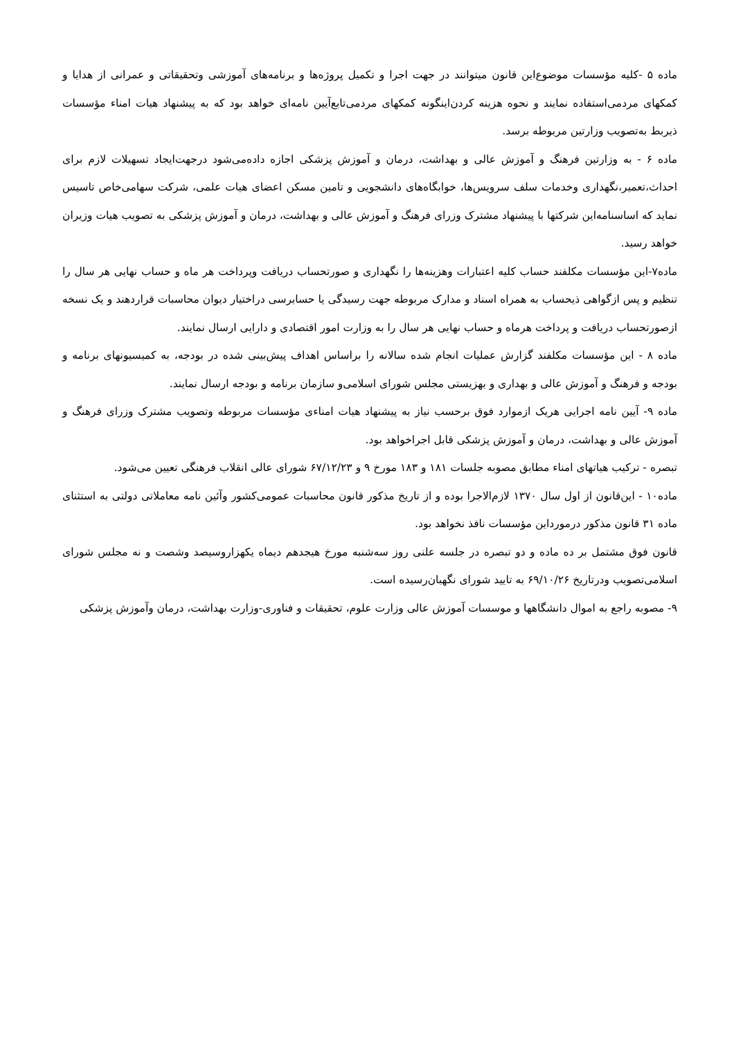ماده ۵ -کلیه مؤسسات موضوع‌این قانون میتوانند در جهت اجرا و تکمیل پروژه‌ها و برنامه‌های آموزشی وتحقیقاتی و عمرانی از هدایا و کمکهای مردمی‌استفاده نمایند و نحوه هزینه کردن‌اینگونه کمکهای مردمی‌تابع‌آیین نامه‌ای خواهد بود که به پیشنهاد هیات امناء مؤسسات ذیربط به‌تصویب وزارتین مربوطه برسد.
ماده ۶ - به وزارتین فرهنگ و آموزش عالی و بهداشت، درمان و آموزش پزشکی اجازه داده‌می‌شود درجهت‌ایجاد تسهیلات لازم برای احداث،تعمیر،نگهداری وخدمات سلف سرویس‌ها، خوابگاه‌های دانشجویی و تامین مسکن اعضای هیات علمی، شرکت سهامی‌خاص تاسیس نماید که اساسنامه‌این شرکتها با پیشنهاد مشترک وزرای فرهنگ و آموزش عالی و بهداشت، درمان و آموزش پزشکی به تصویب هیات وزیران خواهد رسید.
ماده۷-این مؤسسات مکلفند حساب کلیه اعتبارات وهزینه‌ها را نگهداری و صورتحساب دریافت وپرداخت هر ماه و حساب نهایی هر سال را تنظیم و پس ازگواهی ذیحساب به همراه اسناد و مدارک مربوطه جهت رسیدگی یا حسابرسی دراختیار دیوان محاسبات قراردهند و یک نسخه ازصورتحساب دریافت و پرداخت هرماه و حساب نهایی هر سال را به وزارت امور اقتصادی و دارایی ارسال نمایند.
ماده ۸ - این مؤسسات مکلفند گزارش عملیات انجام شده سالانه را براساس اهداف پیش‌بینی شده در بودجه، به کمیسیونهای برنامه و بودجه و فرهنگ و آموزش عالی و بهداری و بهزیستی مجلس شورای اسلامی‌و سازمان برنامه و بودجه ارسال نمایند.
ماده ۹- آیین نامه اجرایی هریک ازموارد فوق برحسب نیاز به پیشنهاد هیات امناءی مؤسسات مربوطه وتصویب مشترک وزرای فرهنگ و آموزش عالی و بهداشت، درمان و آموزش پزشکی قابل اجراخواهد بود.
تبصره - ترکیب هیاتهای امناء مطابق مصوبه جلسات ۱۸۱ و ۱۸۳ مورخ ۹ و ۶۷/۱۲/۲۳ شورای عالی انقلاب فرهنگی تعیین می‌شود.
ماده۱۰ - این‌قانون از اول سال ۱۳۷۰ لازم‌الاجرا بوده و از تاریخ مذکور قانون محاسبات عمومی‌کشور وآئین نامه معاملاتی دولتی به استثنای ماده ۳۱ قانون مذکور درمورداین مؤسسات نافذ نخواهد بود.
قانون فوق مشتمل بر ده ماده و دو تبصره در جلسه علنی روز سه‌شنبه مورخ هیجدهم دیماه یکهزاروسیصد وشصت و نه مجلس شورای اسلامی‌تصویب ودرتاریخ ۶۹/۱۰/۲۶ به تایید شورای نگهبان‌رسیده است.
۹- مصوبه راجع به اموال دانشگاهها و موسسات آموزش عالی وزارت علوم، تحقیقات و فناوری-وزارت بهداشت، درمان وآموزش پزشکی